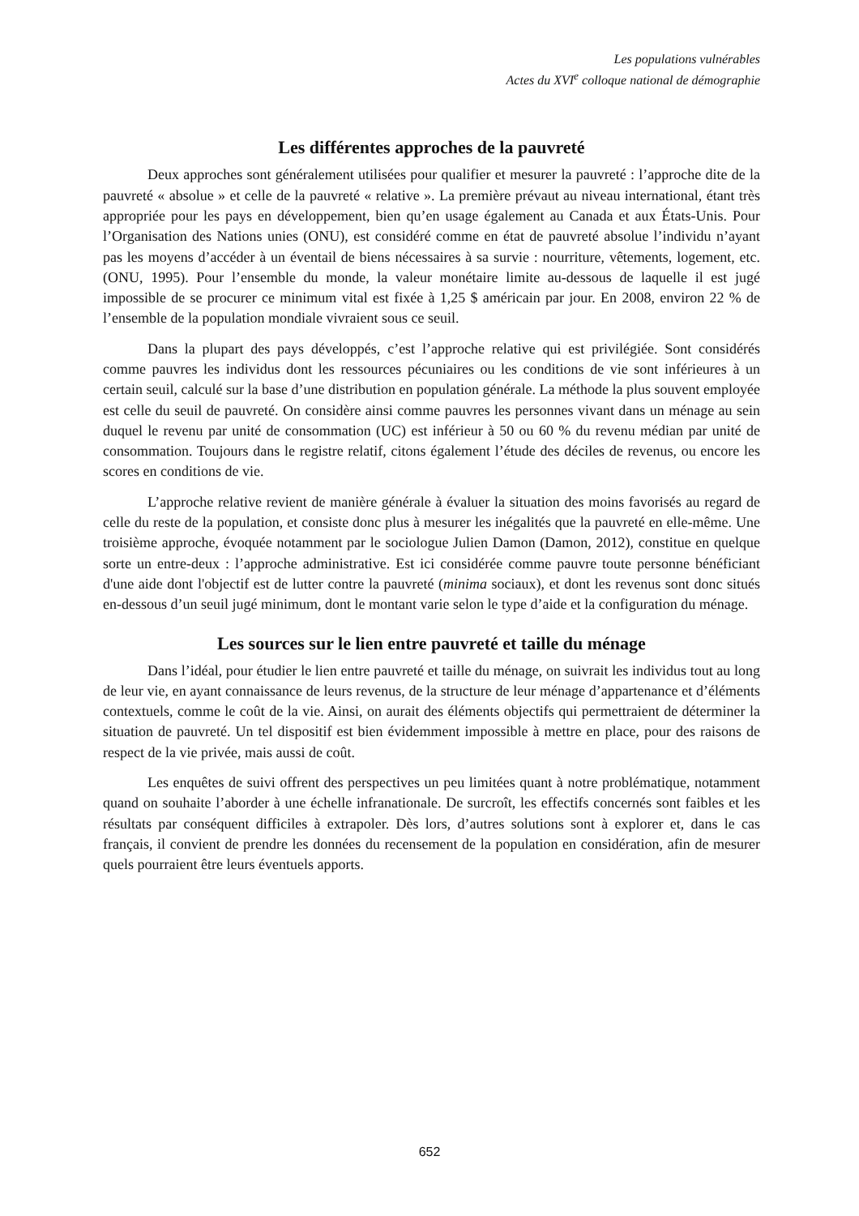Les populations vulnérables
Actes du XVI<sup>e</sup> colloque national de démographie
Les différentes approches de la pauvreté
Deux approches sont généralement utilisées pour qualifier et mesurer la pauvreté : l’approche dite de la pauvreté « absolue » et celle de la pauvreté « relative ». La première prévaut au niveau international, étant très appropriée pour les pays en développement, bien qu’en usage également au Canada et aux États-Unis. Pour l’Organisation des Nations unies (ONU), est considéré comme en état de pauvreté absolue l’individu n’ayant pas les moyens d’accéder à un éventail de biens nécessaires à sa survie : nourriture, vêtements, logement, etc. (ONU, 1995). Pour l’ensemble du monde, la valeur monétaire limite au-dessous de laquelle il est jugé impossible de se procurer ce minimum vital est fixée à 1,25 $ américain par jour. En 2008, environ 22 % de l’ensemble de la population mondiale vivraient sous ce seuil.
Dans la plupart des pays développés, c’est l’approche relative qui est privilégiée. Sont considérés comme pauvres les individus dont les ressources pécuniaires ou les conditions de vie sont inférieures à un certain seuil, calculé sur la base d’une distribution en population générale. La méthode la plus souvent employée est celle du seuil de pauvreté. On considère ainsi comme pauvres les personnes vivant dans un ménage au sein duquel le revenu par unité de consommation (UC) est inférieur à 50 ou 60 % du revenu médian par unité de consommation. Toujours dans le registre relatif, citons également l’étude des déciles de revenus, ou encore les scores en conditions de vie.
L’approche relative revient de manière générale à évaluer la situation des moins favorisés au regard de celle du reste de la population, et consiste donc plus à mesurer les inégalités que la pauvreté en elle-même. Une troisième approche, évoquée notamment par le sociologue Julien Damon (Damon, 2012), constitue en quelque sorte un entre-deux : l’approche administrative. Est ici considérée comme pauvre toute personne bénéficiant d'une aide dont l'objectif est de lutter contre la pauvreté (minima sociaux), et dont les revenus sont donc situés en-dessous d’un seuil jugé minimum, dont le montant varie selon le type d’aide et la configuration du ménage.
Les sources sur le lien entre pauvreté et taille du ménage
Dans l’idéal, pour étudier le lien entre pauvreté et taille du ménage, on suivrait les individus tout au long de leur vie, en ayant connaissance de leurs revenus, de la structure de leur ménage d’appartenance et d’éléments contextuels, comme le coût de la vie. Ainsi, on aurait des éléments objectifs qui permettraient de déterminer la situation de pauvreté. Un tel dispositif est bien évidemment impossible à mettre en place, pour des raisons de respect de la vie privée, mais aussi de coût.
Les enquêtes de suivi offrent des perspectives un peu limitées quant à notre problématique, notamment quand on souhaite l’aborder à une échelle infranationale. De surcroît, les effectifs concernés sont faibles et les résultats par conséquent difficiles à extrapoler. Dès lors, d’autres solutions sont à explorer et, dans le cas français, il convient de prendre les données du recensement de la population en considération, afin de mesurer quels pourraient être leurs éventuels apports.
652